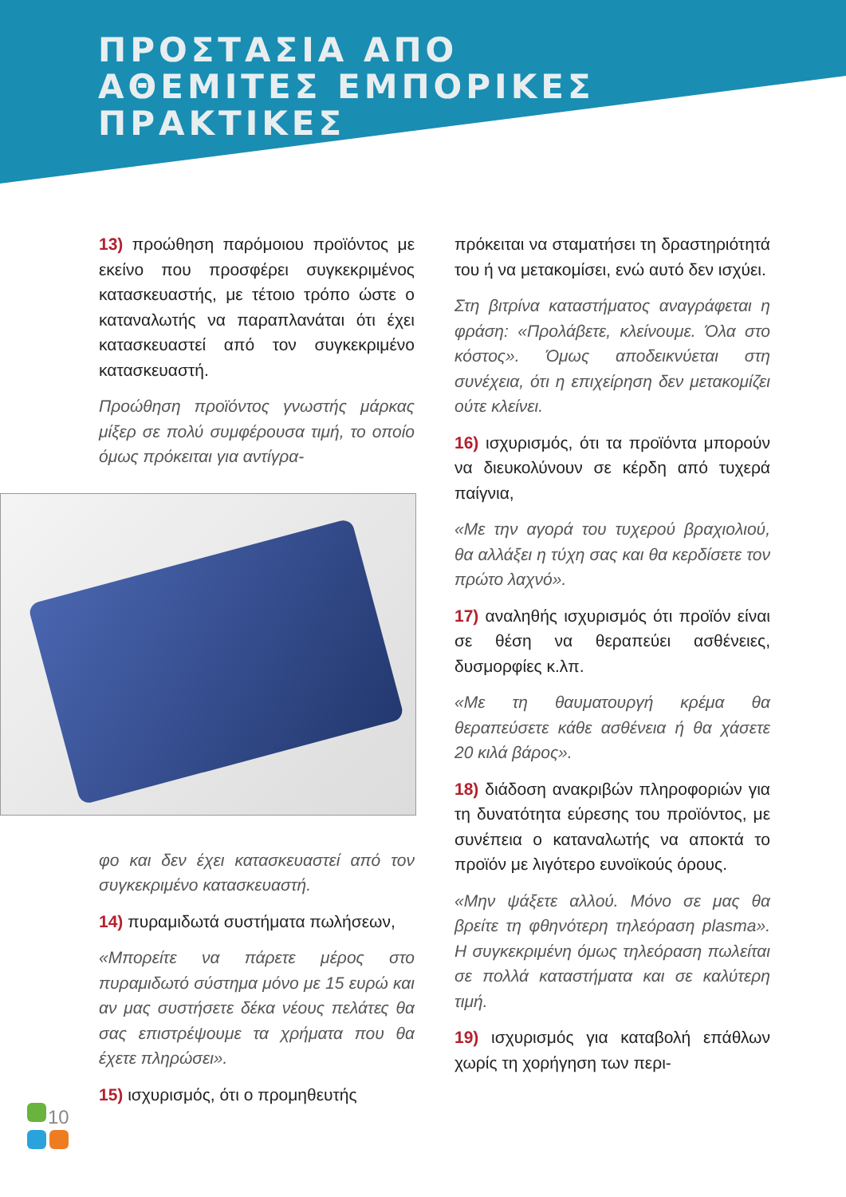ΠΡΟΣΤΑΣΙΑ ΑΠΟ
ΑΘΕΜΙΤΕΣ ΕΜΠΟΡΙΚΕΣ
ΠΡΑΚΤΙΚΕΣ
13) προώθηση παρόμοιου προϊόντος με εκείνο που προσφέρει συγκεκριμένος κατασκευαστής, με τέτοιο τρόπο ώστε ο καταναλωτής να παραπλανάται ότι έχει κατασκευαστεί από τον συγκεκριμένο κατασκευαστή.
Προώθηση προϊόντος γνωστής μάρκας μίξερ σε πολύ συμφέρουσα τιμή, το οποίο όμως πρόκειται για αντίγρα-
φο και δεν έχει κατασκευαστεί από τον συγκεκριμένο κατασκευαστή.
14) πυραμιδωτά συστήματα πωλήσεων,
«Μπορείτε να πάρετε μέρος στο πυραμιδωτό σύστημα μόνο με 15 ευρώ και αν μας συστήσετε δέκα νέους πελάτες θα σας επιστρέψουμε τα χρήματα που θα έχετε πληρώσει».
15) ισχυρισμός, ότι ο προμηθευτής
πρόκειται να σταματήσει τη δραστηριότητά του ή να μετακομίσει, ενώ αυτό δεν ισχύει.
Στη βιτρίνα καταστήματος αναγράφεται η φράση: «Προλάβετε, κλείνουμε. Όλα στο κόστος». Όμως αποδεικνύεται στη συνέχεια, ότι η επιχείρηση δεν μετακομίζει ούτε κλείνει.
16) ισχυρισμός, ότι τα προϊόντα μπορούν να διευκολύνουν σε κέρδη από τυχερά παίγνια,
«Με την αγορά του τυχερού βραχιολιού, θα αλλάξει η τύχη σας και θα κερδίσετε τον πρώτο λαχνό».
17) αναληθής ισχυρισμός ότι προϊόν είναι σε θέση να θεραπεύει ασθένειες, δυσμορφίες κ.λπ.
«Με τη θαυματουργή κρέμα θα θεραπεύσετε κάθε ασθένεια ή θα χάσετε 20 κιλά βάρος».
18) διάδοση ανακριβών πληροφοριών για τη δυνατότητα εύρεσης του προϊόντος, με συνέπεια ο καταναλωτής να αποκτά το προϊόν με λιγότερο ευνοϊκούς όρους.
«Μην ψάξετε αλλού. Μόνο σε μας θα βρείτε τη φθηνότερη τηλεόραση plasma». Η συγκεκριμένη όμως τηλεόραση πωλείται σε πολλά καταστήματα και σε καλύτερη τιμή.
19) ισχυρισμός για καταβολή επάθλων χωρίς τη χορήγηση των περι-
10